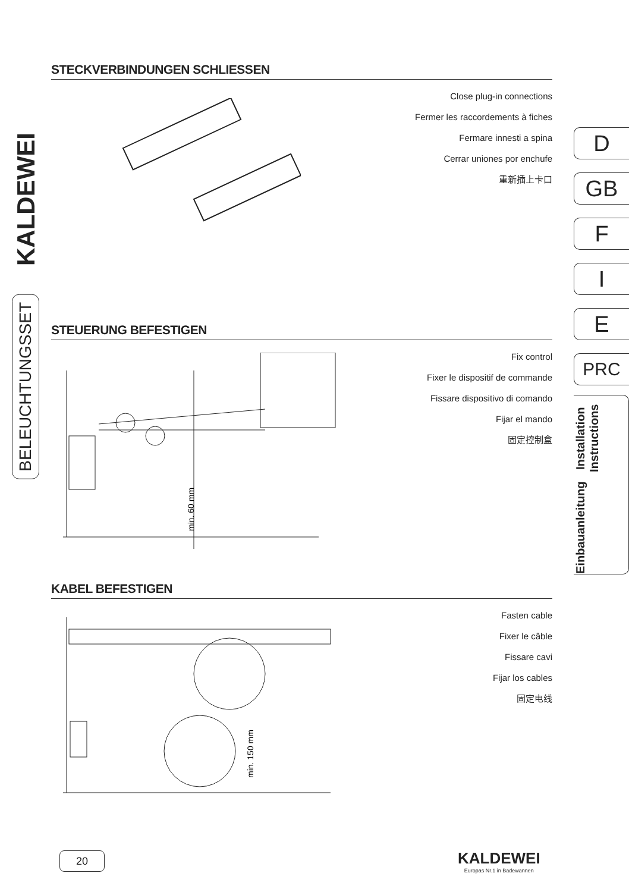KALDEWEI
BELEUCHTUNGSSET
STECKVERBINDUNGEN SCHLIESSEN
Close plug-in connections
Fermer les raccordements à fiches
Fermare innesti a spina
Cerrar uniones por enchufe
重新插上卡口
STEUERUNG BEFESTIGEN
Fix control
Fixer le dispositif de commande
Fissare dispositivo di comando
Fijar el mando
固定控制盒
min. 60 mm
KABEL BEFESTIGEN
Fasten cable
Fixer le câble
Fissare cavi
Fijar los cables
固定电线
min. 150 mm
D
GB
F
I
E
PRC
Einbauanleitung Installation Instructions
20
KALDEWEI
Europas Nr.1 in Badewannen